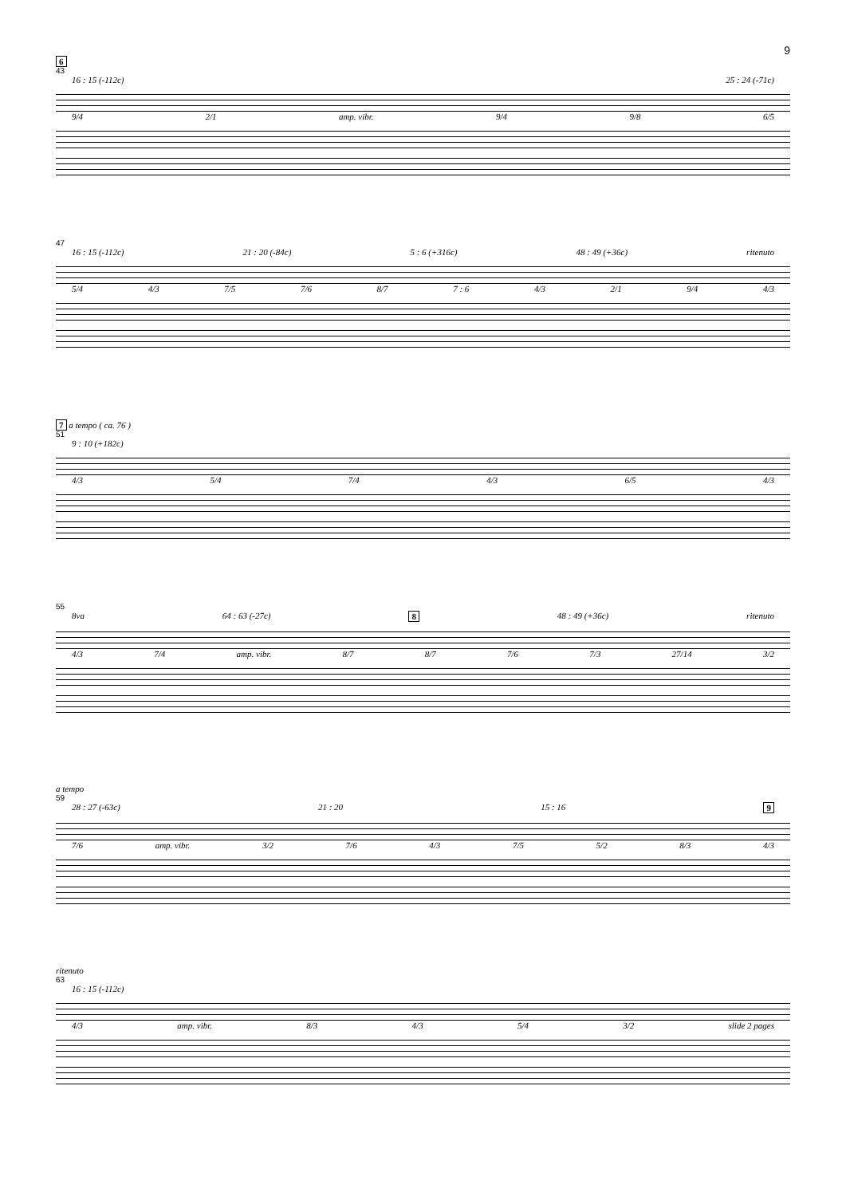9
6
43
16 : 15 (-112c) 25 : 24 (-71c)
9/4 2/1 amp. vibr. 9/4 9/8 6/5
47
16 : 15 (-112c) 21 : 20 (-84c) 5 : 6 (+316c) 48 : 49 (+36c) ritenuto
5/4 4/3 7/5 7/6 8/7 7 : 6 4/3 2/1 9/4 4/3
7 a tempo ( ca. 76 )
51
9 : 10 (+182c)
4/3 5/4 7/4 4/3 6/5 4/3
55
8va 64 : 63 (-27c) 8 48 : 49 (+36c) ritenuto
4/3 7/4 amp. vibr. 8/7 8/7 7/6 7/3 27/14 3/2
a tempo
59
28 : 27 (-63c) 21 : 20 15 : 16 9
7/6 amp. vibr. 3/2 7/6 4/3 7/5 5/2 8/3 4/3
ritenuto
63
16 : 15 (-112c)
4/3 amp. vibr. 8/3 4/3 5/4 3/2 slide 2 pages